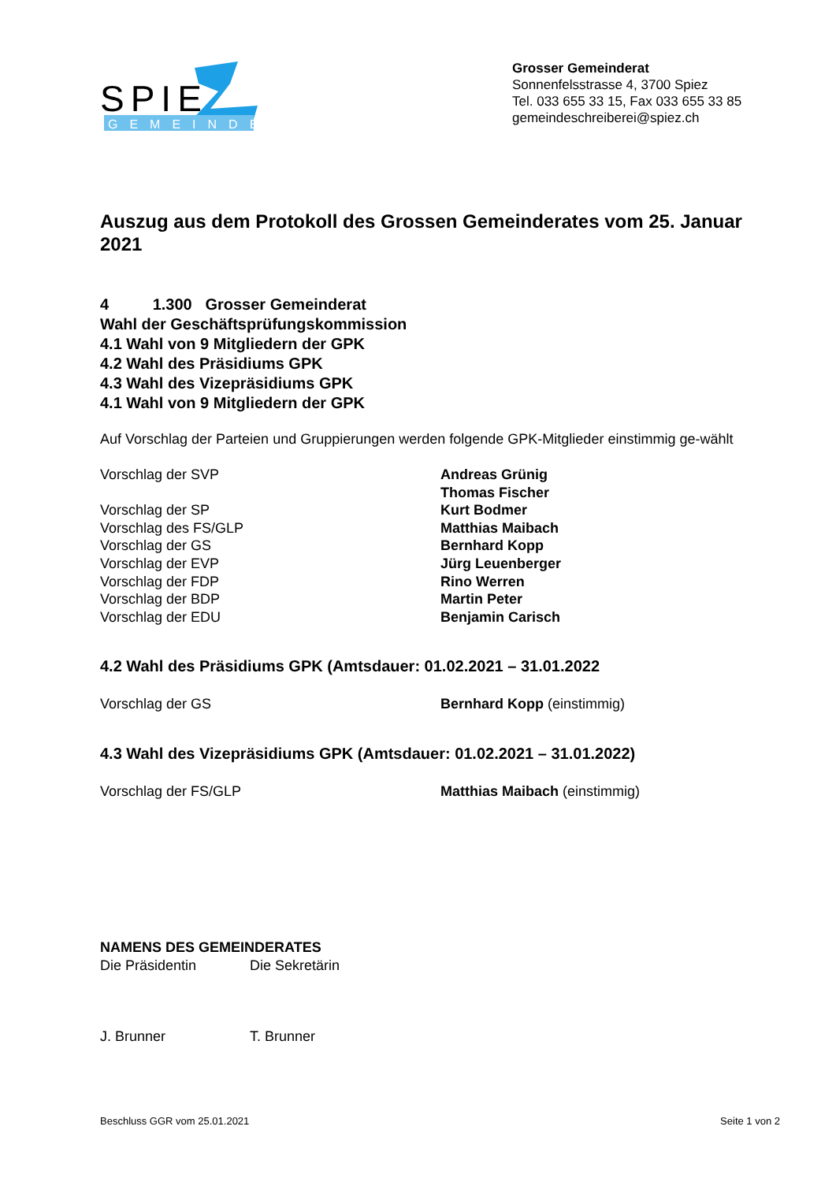SPIE
GEMEINDE
Grosser Gemeinderat
Sonnenfelsstrasse 4, 3700 Spiez
Tel. 033 655 33 15, Fax 033 655 33 85
gemeindeschreiberei@spiez.ch
Auszug aus dem Protokoll des Grossen Gemeinderates vom 25. Januar 2021
4 1.300 Grosser Gemeinderat
Wahl der Geschäftsprüfungskommission
4.1 Wahl von 9 Mitgliedern der GPK
4.2 Wahl des Präsidiums GPK
4.3 Wahl des Vizepräsidiums GPK
4.1 Wahl von 9 Mitgliedern der GPK
Auf Vorschlag der Parteien und Gruppierungen werden folgende GPK-Mitglieder einstimmig ge-wählt
| Vorschlag der SVP | Andreas Grünig Thomas Fischer |
| Vorschlag der SP | Kurt Bodmer |
| Vorschlag des FS/GLP | Matthias Maibach |
| Vorschlag der GS | Bernhard Kopp |
| Vorschlag der EVP | Jürg Leuenberger |
| Vorschlag der FDP | Rino Werren |
| Vorschlag der BDP | Martin Peter |
| Vorschlag der EDU | Benjamin Carisch |
4.2 Wahl des Präsidiums GPK (Amtsdauer: 01.02.2021 – 31.01.2022
| Vorschlag der GS | Bernhard Kopp (einstimmig) |
4.3 Wahl des Vizepräsidiums GPK (Amtsdauer: 01.02.2021 – 31.01.2022)
| Vorschlag der FS/GLP | Matthias Maibach (einstimmig) |
NAMENS DES GEMEINDERATES
| Die Präsidentin | Die Sekretärin |
| J. Brunner | T. Brunner |
Beschluss GGR vom 25.01.2021 Seite 1 von 2